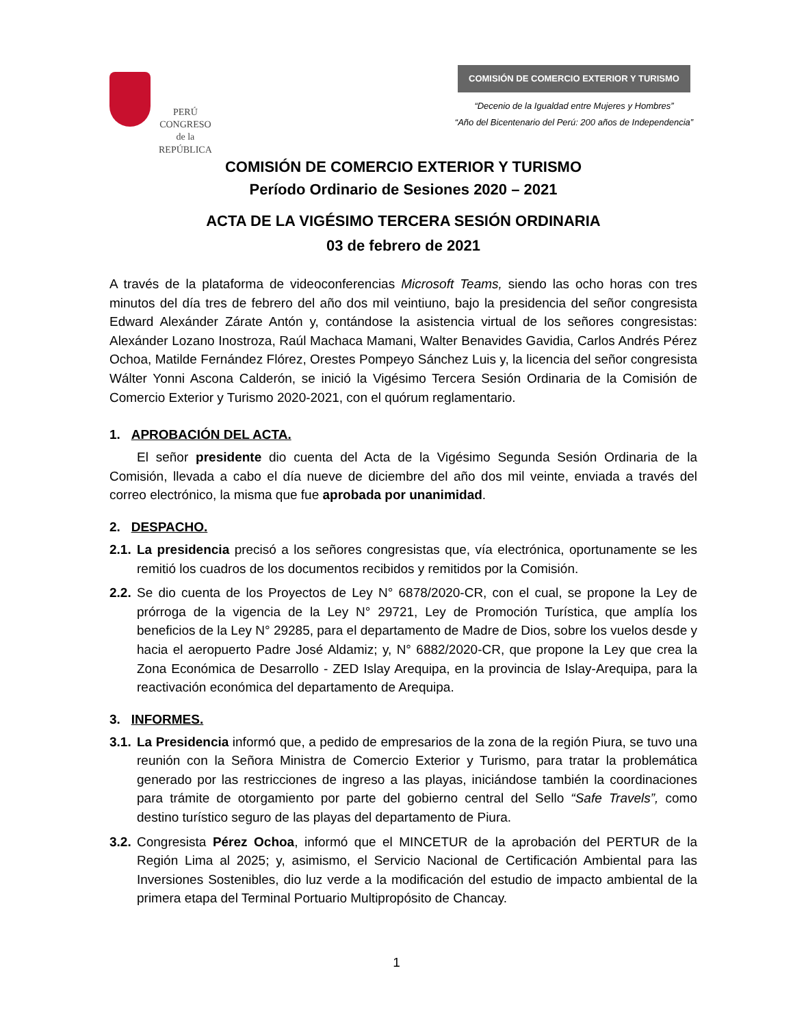PERÚ
CONGRESO
de la
REPÚBLICA
COMISIÓN DE COMERCIO EXTERIOR Y TURISMO
“Decenio de la Igualdad entre Mujeres y Hombres”
“Año del Bicentenario del Perú: 200 años de Independencia”
COMISIÓN DE COMERCIO EXTERIOR Y TURISMO
Período Ordinario de Sesiones 2020 – 2021
ACTA DE LA VIGÉSIMO TERCERA SESIÓN ORDINARIA
03 de febrero de 2021
A través de la plataforma de videoconferencias Microsoft Teams, siendo las ocho horas con tres minutos del día tres de febrero del año dos mil veintiuno, bajo la presidencia del señor congresista Edward Alexánder Zárate Antón y, contándose la asistencia virtual de los señores congresistas: Alexánder Lozano Inostroza, Raúl Machaca Mamani, Walter Benavides Gavidia, Carlos Andrés Pérez Ochoa, Matilde Fernández Flórez, Orestes Pompeyo Sánchez Luis y, la licencia del señor congresista Wálter Yonni Ascona Calderón, se inició la Vigésimo Tercera Sesión Ordinaria de la Comisión de Comercio Exterior y Turismo 2020-2021, con el quórum reglamentario.
1. APROBACIÓN DEL ACTA.
El señor presidente dio cuenta del Acta de la Vigésimo Segunda Sesión Ordinaria de la Comisión, llevada a cabo el día nueve de diciembre del año dos mil veinte, enviada a través del correo electrónico, la misma que fue aprobada por unanimidad.
2. DESPACHO.
2.1. La presidencia precisó a los señores congresistas que, vía electrónica, oportunamente se les remitió los cuadros de los documentos recibidos y remitidos por la Comisión.
2.2. Se dio cuenta de los Proyectos de Ley N° 6878/2020-CR, con el cual, se propone la Ley de prórroga de la vigencia de la Ley N° 29721, Ley de Promoción Turística, que amplía los beneficios de la Ley N° 29285, para el departamento de Madre de Dios, sobre los vuelos desde y hacia el aeropuerto Padre José Aldamiz; y, N° 6882/2020-CR, que propone la Ley que crea la Zona Económica de Desarrollo - ZED Islay Arequipa, en la provincia de Islay-Arequipa, para la reactivación económica del departamento de Arequipa.
3. INFORMES.
3.1. La Presidencia informó que, a pedido de empresarios de la zona de la región Piura, se tuvo una reunión con la Señora Ministra de Comercio Exterior y Turismo, para tratar la problemática generado por las restricciones de ingreso a las playas, iniciándose también la coordinaciones para trámite de otorgamiento por parte del gobierno central del Sello “Safe Travels”, como destino turístico seguro de las playas del departamento de Piura.
3.2. Congresista Pérez Ochoa, informó que el MINCETUR de la aprobación del PERTUR de la Región Lima al 2025; y, asimismo, el Servicio Nacional de Certificación Ambiental para las Inversiones Sostenibles, dio luz verde a la modificación del estudio de impacto ambiental de la primera etapa del Terminal Portuario Multipropósito de Chancay.
1